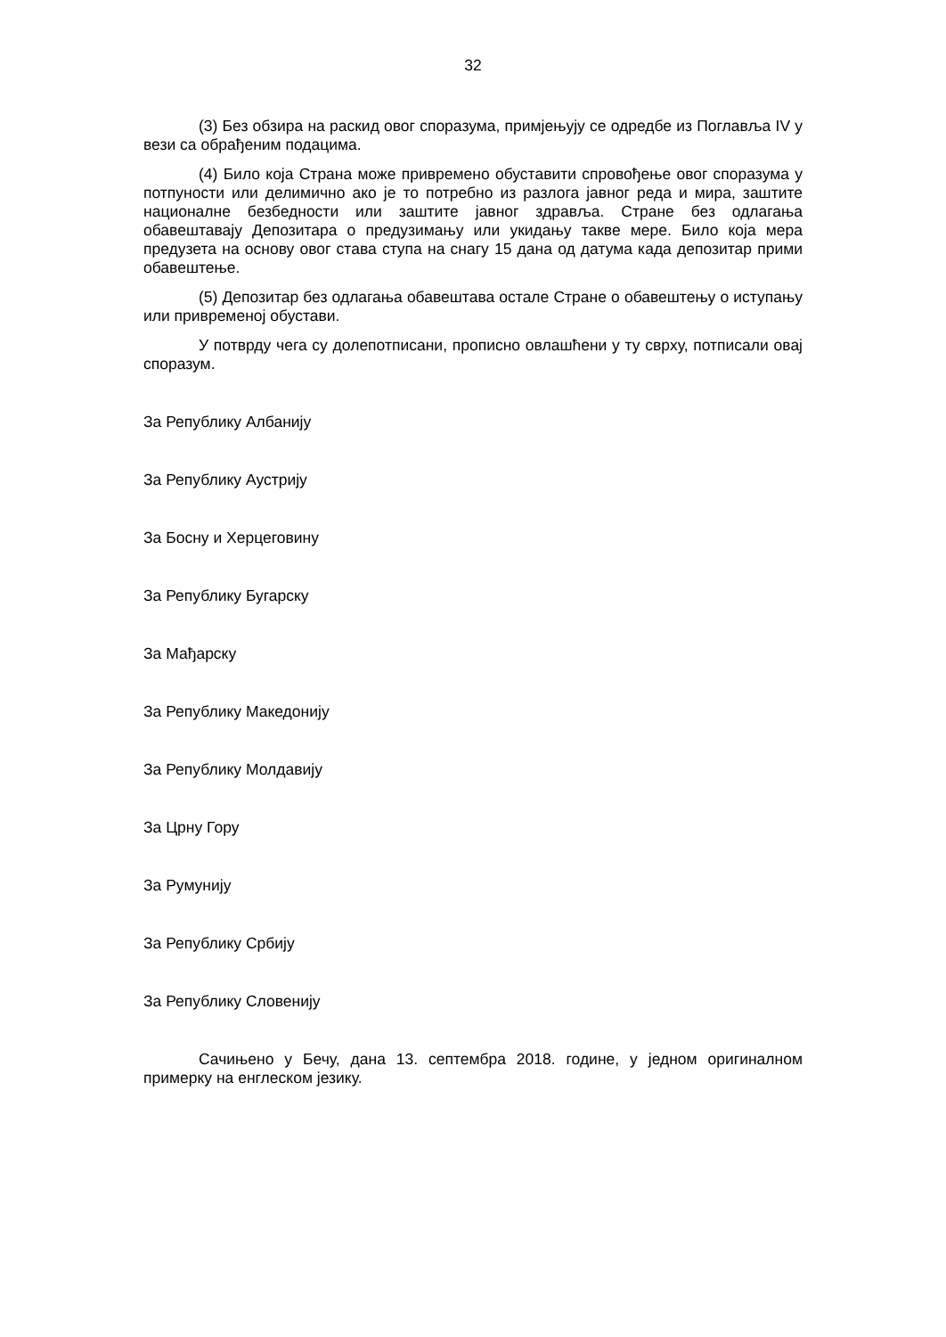32
(3) Без обзира на раскид овог споразума, примјењују се одредбе из Поглавља IV у вези са обрађеним подацима.
(4) Било која Страна може привремено обуставити спровођење овог споразума у потпуности или делимично ако је то потребно из разлога јавног реда и мира, заштите националне безбедности или заштите јавног здравља. Стране без одлагања обавештавају Депозитара о предузимању или укидању такве мере. Било која мера предузета на основу овог става ступа на снагу 15 дана од датума када депозитар прими обавештење.
(5) Депозитар без одлагања обавештава остале Стране о обавештењу о иступању или привременој обустави.
У потврду чега су долепотписани, прописно овлашћени у ту сврху, потписали овај споразум.
За Републику Албанију
За Републику Аустрију
За Босну и Херцеговину
За Републику Бугарску
За Мађарску
За Републику Македонију
За Републику Молдавију
За Црну Гору
За Румунију
За Републику Србију
За Републику Словенију
Сачињено у Бечу, дана 13. септембра 2018. године, у једном оригиналном примерку на енглеском језику.